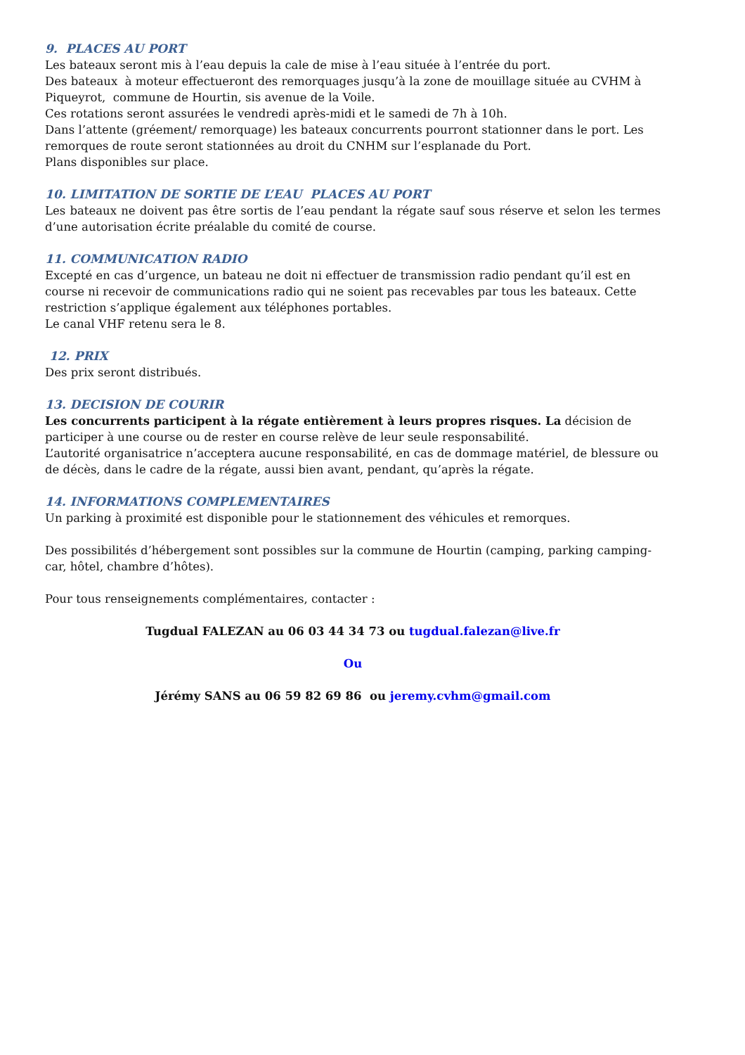9. PLACES AU PORT
Les bateaux seront mis à l’eau depuis la cale de mise à l’eau située à l’entrée du port.
Des bateaux à moteur effectueront des remorquages jusqu’à la zone de mouillage située au CVHM à Piqueyrot, commune de Hourtin, sis avenue de la Voile.
Ces rotations seront assurées le vendredi après-midi et le samedi de 7h à 10h.
Dans l’attente (gréement/ remorquage) les bateaux concurrents pourront stationner dans le port. Les remorques de route seront stationnées au droit du CNHM sur l’esplanade du Port.
Plans disponibles sur place.
10. LIMITATION DE SORTIE DE L’EAU PLACES AU PORT
Les bateaux ne doivent pas être sortis de l’eau pendant la régate sauf sous réserve et selon les termes d’une autorisation écrite préalable du comité de course.
11. COMMUNICATION RADIO
Excepté en cas d’urgence, un bateau ne doit ni effectuer de transmission radio pendant qu’il est en course ni recevoir de communications radio qui ne soient pas recevables par tous les bateaux. Cette restriction s’applique également aux téléphones portables.
Le canal VHF retenu sera le 8.
12. PRIX
Des prix seront distribués.
13. DECISION DE COURIR
Les concurrents participent à la régate entièrement à leurs propres risques. La décision de participer à une course ou de rester en course relève de leur seule responsabilité.
L’autorité organisatrice n’acceptera aucune responsabilité, en cas de dommage matériel, de blessure ou de décès, dans le cadre de la régate, aussi bien avant, pendant, qu’après la régate.
14. INFORMATIONS COMPLEMENTAIRES
Un parking à proximité est disponible pour le stationnement des véhicules et remorques.
Des possibilités d’hébergement sont possibles sur la commune de Hourtin (camping, parking camping-car, hôtel, chambre d’hôtes).
Pour tous renseignements complémentaires, contacter :
Tugdual FALEZAN au 06 03 44 34 73 ou tugdual.falezan@live.fr
Ou
Jérémy SANS au 06 59 82 69 86 ou jeremy.cvhm@gmail.com